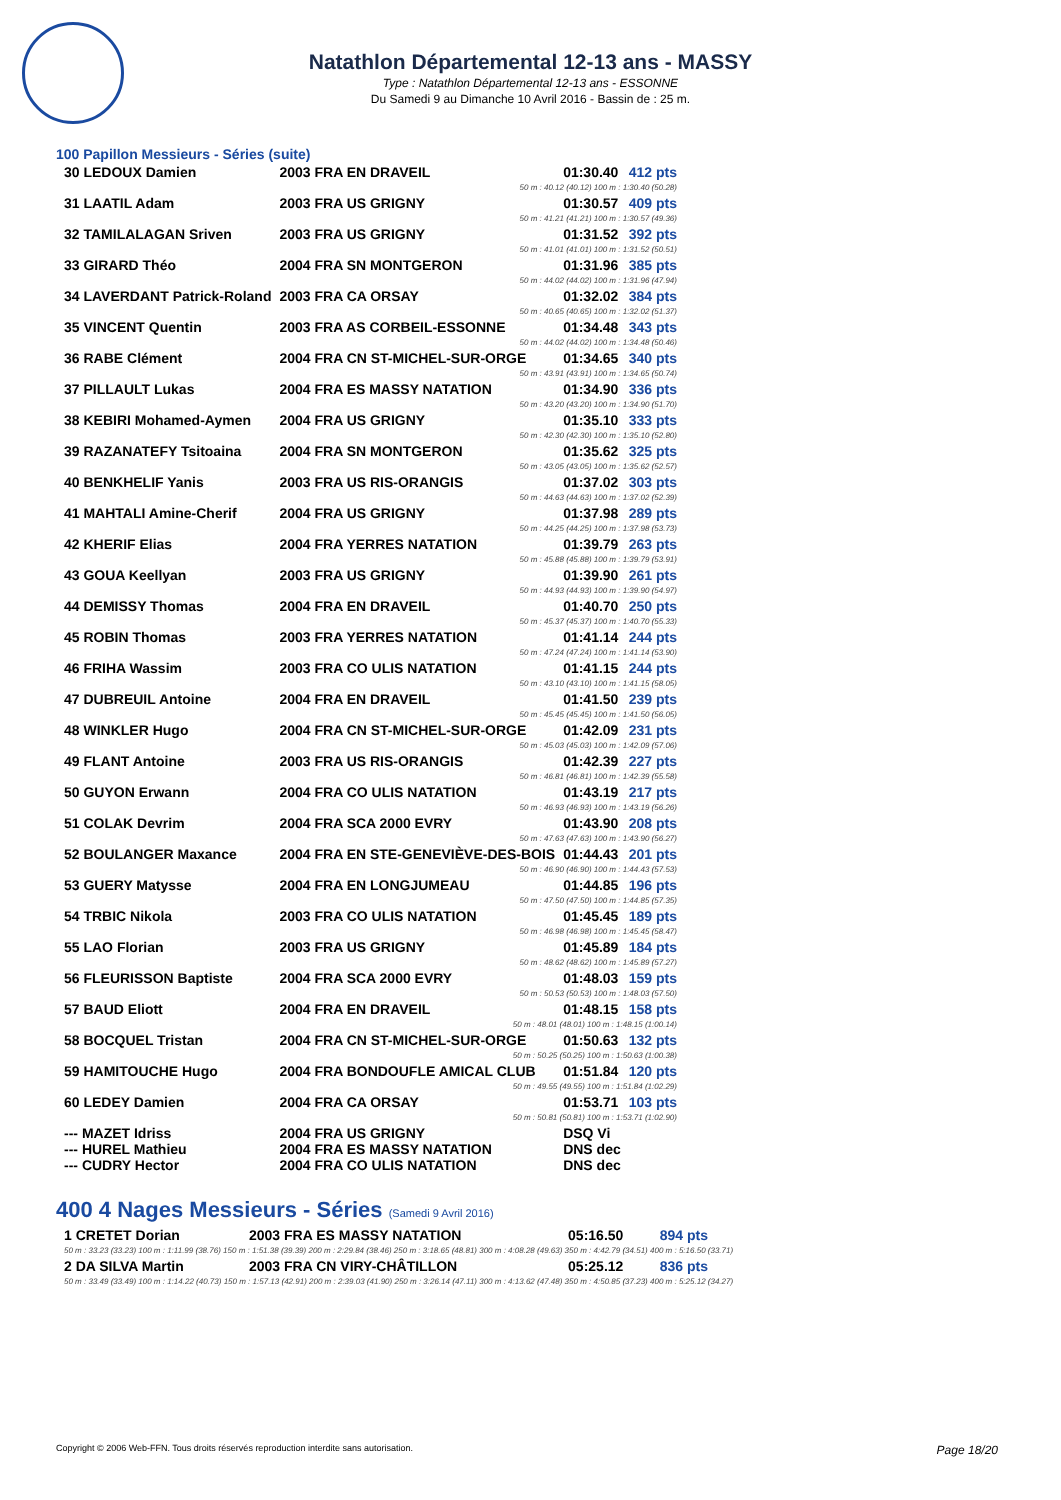Natathlon Départemental 12-13 ans - MASSY
Type : Natathlon Départemental 12-13 ans - ESSONNE
Du Samedi 9 au Dimanche 10 Avril 2016 - Bassin de : 25 m.
100 Papillon Messieurs - Séries (suite)
| 30 LEDOUX Damien | 2003 FRA EN DRAVEIL | 01:30.40 | 412 pts |
| 50 m : 40.12 (40.12) 100 m : 1:30.40 (50.28) | | | |
| 31 LAATIL Adam | 2003 FRA US GRIGNY | 01:30.57 | 409 pts |
| 50 m : 41.21 (41.21) 100 m : 1:30.57 (49.36) | | | |
| 32 TAMILALAGAN Sriven | 2003 FRA US GRIGNY | 01:31.52 | 392 pts |
| 50 m : 41.01 (41.01) 100 m : 1:31.52 (50.51) | | | |
| 33 GIRARD Théo | 2004 FRA SN MONTGERON | 01:31.96 | 385 pts |
| 50 m : 44.02 (44.02) 100 m : 1:31.96 (47.94) | | | |
| 34 LAVERDANT Patrick-Roland | 2003 FRA CA ORSAY | 01:32.02 | 384 pts |
| 50 m : 40.65 (40.65) 100 m : 1:32.02 (51.37) | | | |
| 35 VINCENT Quentin | 2003 FRA AS CORBEIL-ESSONNE | 01:34.48 | 343 pts |
| 50 m : 44.02 (44.02) 100 m : 1:34.48 (50.46) | | | |
| 36 RABE Clément | 2004 FRA CN ST-MICHEL-SUR-ORGE | 01:34.65 | 340 pts |
| 50 m : 43.91 (43.91) 100 m : 1:34.65 (50.74) | | | |
| 37 PILLAULT Lukas | 2004 FRA ES MASSY NATATION | 01:34.90 | 336 pts |
| 50 m : 43.20 (43.20) 100 m : 1:34.90 (51.70) | | | |
| 38 KEBIRI Mohamed-Aymen | 2004 FRA US GRIGNY | 01:35.10 | 333 pts |
| 50 m : 42.30 (42.30) 100 m : 1:35.10 (52.80) | | | |
| 39 RAZANATEFY Tsitoaina | 2004 FRA SN MONTGERON | 01:35.62 | 325 pts |
| 50 m : 43.05 (43.05) 100 m : 1:35.62 (52.57) | | | |
| 40 BENKHELIF Yanis | 2003 FRA US RIS-ORANGIS | 01:37.02 | 303 pts |
| 50 m : 44.63 (44.63) 100 m : 1:37.02 (52.39) | | | |
| 41 MAHTALI Amine-Cherif | 2004 FRA US GRIGNY | 01:37.98 | 289 pts |
| 50 m : 44.25 (44.25) 100 m : 1:37.98 (53.73) | | | |
| 42 KHERIF Elias | 2004 FRA YERRES NATATION | 01:39.79 | 263 pts |
| 50 m : 45.88 (45.88) 100 m : 1:39.79 (53.91) | | | |
| 43 GOUA Keellyan | 2003 FRA US GRIGNY | 01:39.90 | 261 pts |
| 50 m : 44.93 (44.93) 100 m : 1:39.90 (54.97) | | | |
| 44 DEMISSY Thomas | 2004 FRA EN DRAVEIL | 01:40.70 | 250 pts |
| 50 m : 45.37 (45.37) 100 m : 1:40.70 (55.33) | | | |
| 45 ROBIN Thomas | 2003 FRA YERRES NATATION | 01:41.14 | 244 pts |
| 50 m : 47.24 (47.24) 100 m : 1:41.14 (53.90) | | | |
| 46 FRIHA Wassim | 2003 FRA CO ULIS NATATION | 01:41.15 | 244 pts |
| 50 m : 43.10 (43.10) 100 m : 1:41.15 (58.05) | | | |
| 47 DUBREUIL Antoine | 2004 FRA EN DRAVEIL | 01:41.50 | 239 pts |
| 50 m : 45.45 (45.45) 100 m : 1:41.50 (56.05) | | | |
| 48 WINKLER Hugo | 2004 FRA CN ST-MICHEL-SUR-ORGE | 01:42.09 | 231 pts |
| 50 m : 45.03 (45.03) 100 m : 1:42.09 (57.06) | | | |
| 49 FLANT Antoine | 2003 FRA US RIS-ORANGIS | 01:42.39 | 227 pts |
| 50 m : 46.81 (46.81) 100 m : 1:42.39 (55.58) | | | |
| 50 GUYON Erwann | 2004 FRA CO ULIS NATATION | 01:43.19 | 217 pts |
| 50 m : 46.93 (46.93) 100 m : 1:43.19 (56.26) | | | |
| 51 COLAK Devrim | 2004 FRA SCA 2000 EVRY | 01:43.90 | 208 pts |
| 50 m : 47.63 (47.63) 100 m : 1:43.90 (56.27) | | | |
| 52 BOULANGER Maxance | 2004 FRA EN STE-GENEVIÈVE-DES-BOIS | 01:44.43 | 201 pts |
| 50 m : 46.90 (46.90) 100 m : 1:44.43 (57.53) | | | |
| 53 GUERY Matysse | 2004 FRA EN LONGJUMEAU | 01:44.85 | 196 pts |
| 50 m : 47.50 (47.50) 100 m : 1:44.85 (57.35) | | | |
| 54 TRBIC Nikola | 2003 FRA CO ULIS NATATION | 01:45.45 | 189 pts |
| 50 m : 46.98 (46.98) 100 m : 1:45.45 (58.47) | | | |
| 55 LAO Florian | 2003 FRA US GRIGNY | 01:45.89 | 184 pts |
| 50 m : 48.62 (48.62) 100 m : 1:45.89 (57.27) | | | |
| 56 FLEURISSON Baptiste | 2004 FRA SCA 2000 EVRY | 01:48.03 | 159 pts |
| 50 m : 50.53 (50.53) 100 m : 1:48.03 (57.50) | | | |
| 57 BAUD Eliott | 2004 FRA EN DRAVEIL | 01:48.15 | 158 pts |
| 50 m : 48.01 (48.01) 100 m : 1:48.15 (1:00.14) | | | |
| 58 BOCQUEL Tristan | 2004 FRA CN ST-MICHEL-SUR-ORGE | 01:50.63 | 132 pts |
| 50 m : 50.25 (50.25) 100 m : 1:50.63 (1:00.38) | | | |
| 59 HAMITOUCHE Hugo | 2004 FRA BONDOUFLE AMICAL CLUB | 01:51.84 | 120 pts |
| 50 m : 49.55 (49.55) 100 m : 1:51.84 (1:02.29) | | | |
| 60 LEDEY Damien | 2004 FRA CA ORSAY | 01:53.71 | 103 pts |
| 50 m : 50.81 (50.81) 100 m : 1:53.71 (1:02.90) | | | |
| --- MAZET Idriss | 2004 FRA US GRIGNY | DSQ Vi | |
| --- HUREL Mathieu | 2004 FRA ES MASSY NATATION | DNS dec | |
| --- CUDRY Hector | 2004 FRA CO ULIS NATATION | DNS dec | |
400 4 Nages Messieurs - Séries (Samedi 9 Avril 2016)
| 1 CRETET Dorian | 2003 FRA ES MASSY NATATION | 05:16.50 | 894 pts |
| 50 m : 33.23 (33.23) 100 m : 1:11.99 (38.76) 150 m : 1:51.38 (39.39) 200 m : 2:29.84 (38.46) 250 m : 3:18.65 (48.81) 300 m : 4:08.28 (49.63) 350 m : 4:42.79 (34.51) 400 m : 5:16.50 (33.71) | | | |
| 2 DA SILVA Martin | 2003 FRA CN VIRY-CHÂTILLON | 05:25.12 | 836 pts |
| 50 m : 33.49 (33.49) 100 m : 1:14.22 (40.73) 150 m : 1:57.13 (42.91) 200 m : 2:39.03 (41.90) 250 m : 3:26.14 (47.11) 300 m : 4:13.62 (47.48) 350 m : 4:50.85 (37.23) 400 m : 5:25.12 (34.27) | | | |
Copyright © 2006 Web-FFN. Tous droits réservés reproduction interdite sans autorisation. Page 18/20